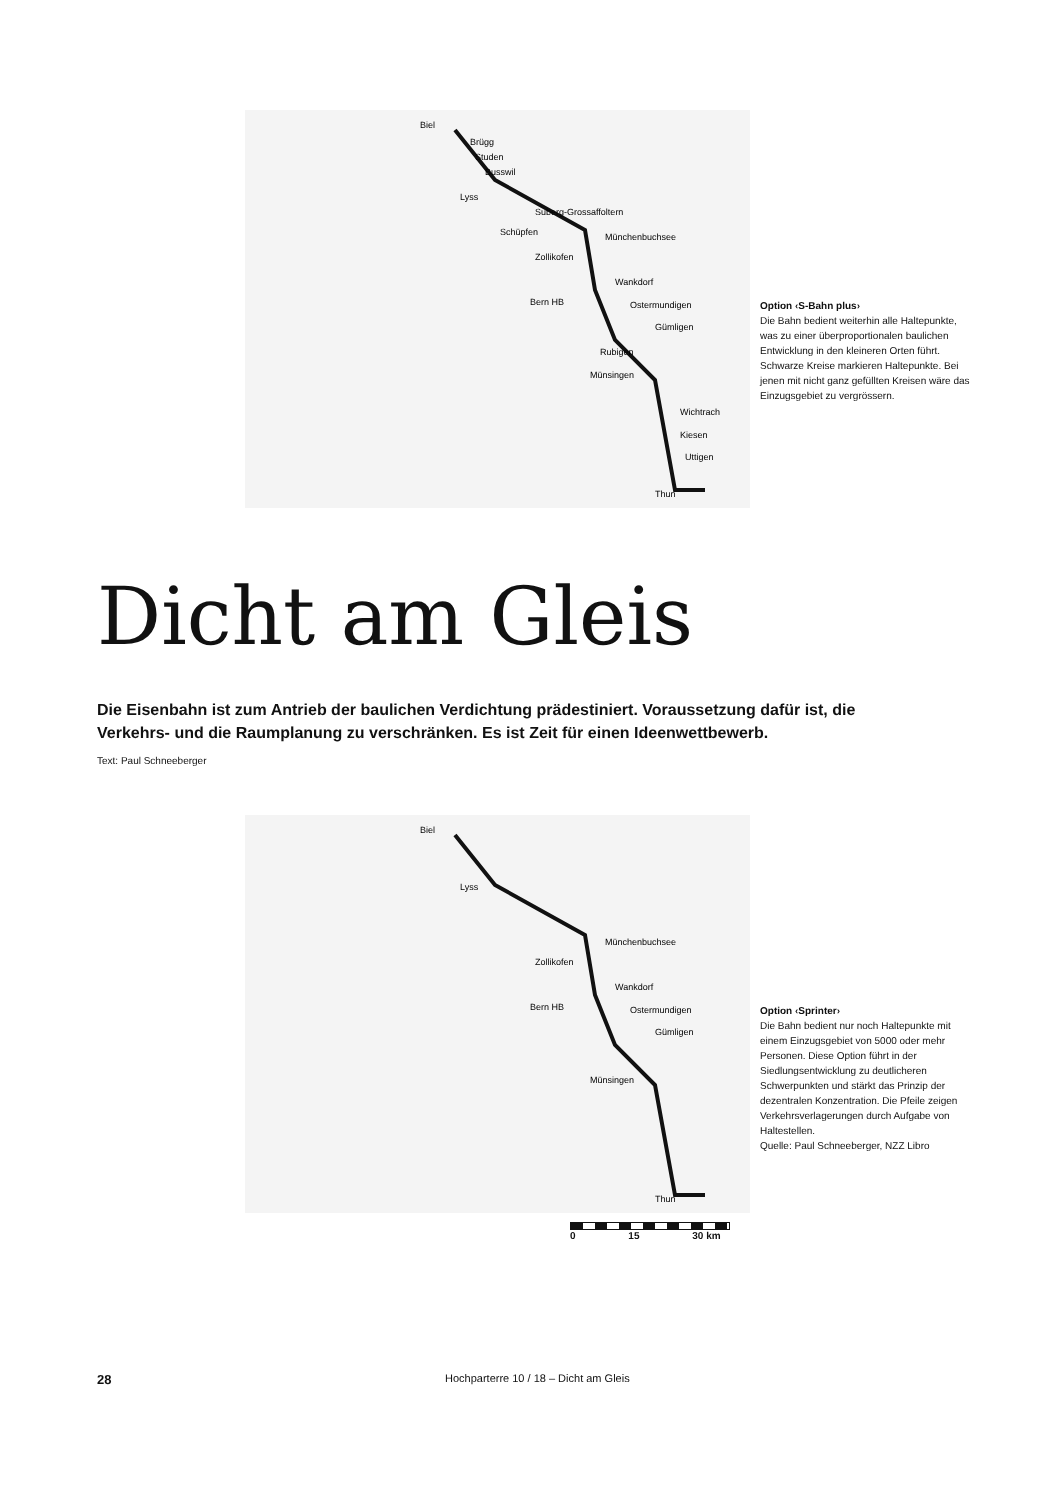Biel
Brügg
Studen
Busswil
Lyss
Suberg-Grossaffoltern
Schüpfen
Münchenbuchsee
Zollikofen
Wankdorf
Bern HB
Ostermundigen
Gümligen
Rubigen
Münsingen
Wichtrach
Kiesen
Uttigen
Thun
Option ‹S-Bahn plus›
Die Bahn bedient weiterhin alle Halte­punkte, was zu einer überproportionalen baulichen Entwicklung in den kleineren Orten führt. Schwarze Kreise markieren Haltepunkte. Bei jenen mit nicht ganz gefüllten Kreisen wäre das Einzugsgebiet zu vergrössern.
Dicht am Gleis
Die Eisenbahn ist zum Antrieb der baulichen Verdichtung prädestiniert. Voraussetzung dafür ist, die Verkehrs- und die Raumplanung zu verschränken. Es ist Zeit für einen Ideenwettbewerb.
Text: Paul Schneeberger
Biel
Lyss
Münchenbuchsee
Zollikofen
Wankdorf
Bern HB
Ostermundigen
Gümligen
Münsingen
Thun
Option ‹Sprinter›
Die Bahn bedient nur noch Haltepunkte mit einem Einzugsgebiet von 5000 oder mehr Personen. Diese Option führt in der Siedlungsentwicklung zu deutlicheren Schwerpunkten und stärkt das Prinzip der dezentralen Konzentration. Die Pfeile zeigen Verkehrsverlagerungen durch Aufgabe von Haltestellen.
Quelle: Paul Schneeberger, NZZ Libro
0 15 30 km
28 Hochparterre 10 / 18 – Dicht am Gleis